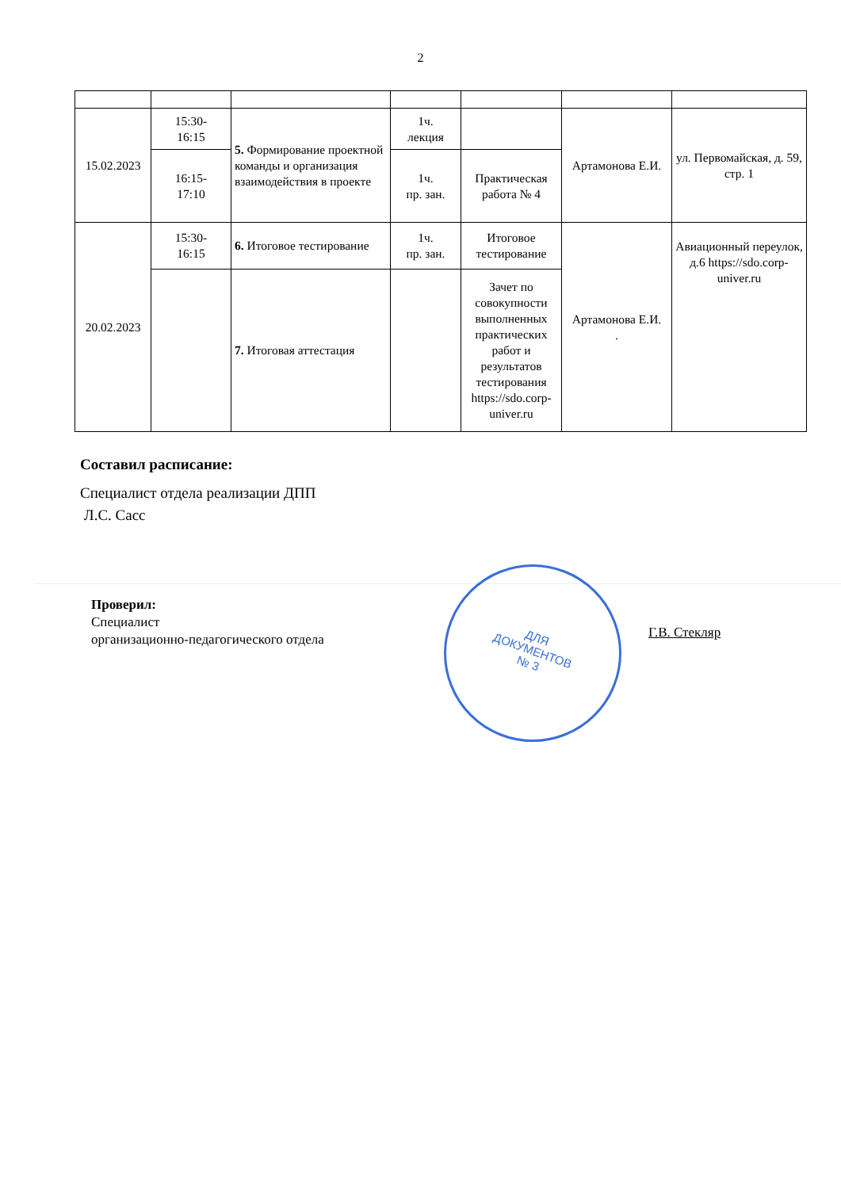2
| 15.02.2023 | 15:30- 16:15 | 5. Формирование проектной команды и организация взаимодействия в проекте | 1ч. лекция | | Артамонова Е.И. | ул. Первомайская, д. 59, стр. 1 |
| | 16:15- 17:10 | | 1ч. пр. зан. | Практическая работа № 4 | | |
| 20.02.2023 | 15:30- 16:15 | 6. Итоговое тестирование | 1ч. пр. зан. | Итоговое тестирование | Артамонова Е.И. . | Авиационный переулок, д.6 https://sdo.corp-univer.ru |
| | | 7. Итоговая аттестация | | Зачет по совокупности выполненных практических работ и результатов тестирования https://sdo.corp-univer.ru | | |
Составил расписание:
Специалист отдела реализации ДПП
Л.С. Сасс
Проверил:
Специалист
организационно-педагогического отдела
ДЛЯ
ДОКУМЕНТОВ
№ 3
Г.В. Стекляр